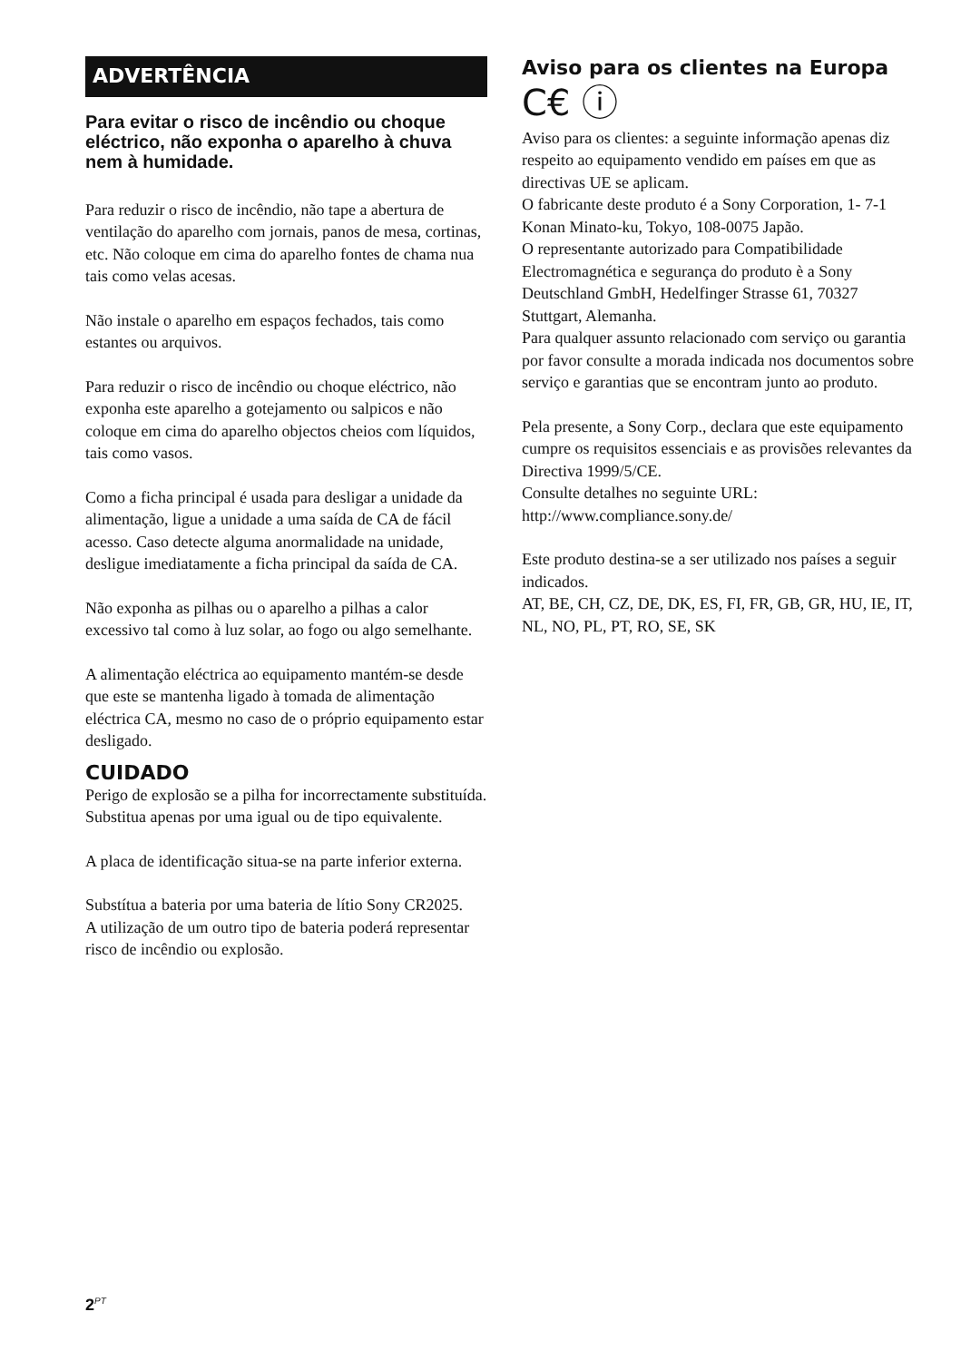ADVERTÊNCIA
Para evitar o risco de incêndio ou choque eléctrico, não exponha o aparelho à chuva nem à humidade.
Para reduzir o risco de incêndio, não tape a abertura de ventilação do aparelho com jornais, panos de mesa, cortinas, etc. Não coloque em cima do aparelho fontes de chama nua tais como velas acesas.
Não instale o aparelho em espaços fechados, tais como estantes ou arquivos.
Para reduzir o risco de incêndio ou choque eléctrico, não exponha este aparelho a gotejamento ou salpicos e não coloque em cima do aparelho objectos cheios com líquidos, tais como vasos.
Como a ficha principal é usada para desligar a unidade da alimentação, ligue a unidade a uma saída de CA de fácil acesso. Caso detecte alguma anormalidade na unidade, desligue imediatamente a ficha principal da saída de CA.
Não exponha as pilhas ou o aparelho a pilhas a calor excessivo tal como à luz solar, ao fogo ou algo semelhante.
A alimentação eléctrica ao equipamento mantém-se desde que este se mantenha ligado à tomada de alimentação eléctrica CA, mesmo no caso de o próprio equipamento estar desligado.
CUIDADO
Perigo de explosão se a pilha for incorrectamente substituída. Substitua apenas por uma igual ou de tipo equivalente.
A placa de identificação situa-se na parte inferior externa.
Substítua a bateria por uma bateria de lítio Sony CR2025.
A utilização de um outro tipo de bateria poderá representar risco de incêndio ou explosão.
Aviso para os clientes na Europa
C€ ⓘ
Aviso para os clientes: a seguinte informação apenas diz respeito ao equipamento vendido em países em que as directivas UE se aplicam.
O fabricante deste produto é a Sony Corporation, 1- 7-1 Konan Minato-ku, Tokyo, 108-0075 Japão.
O representante autorizado para Compatibilidade Electromagnética e segurança do produto è a Sony Deutschland GmbH, Hedelfinger Strasse 61, 70327 Stuttgart, Alemanha.
Para qualquer assunto relacionado com serviço ou garantia por favor consulte a morada indicada nos documentos sobre serviço e garantias que se encontram junto ao produto.
Pela presente, a Sony Corp., declara que este equipamento cumpre os requisitos essenciais e as provisões relevantes da Directiva 1999/5/CE.
Consulte detalhes no seguinte URL:
http://www.compliance.sony.de/
Este produto destina-se a ser utilizado nos países a seguir indicados.
AT, BE, CH, CZ, DE, DK, ES, FI, FR, GB, GR, HU, IE, IT, NL, NO, PL, PT, RO, SE, SK
2<sup>PT</sup>